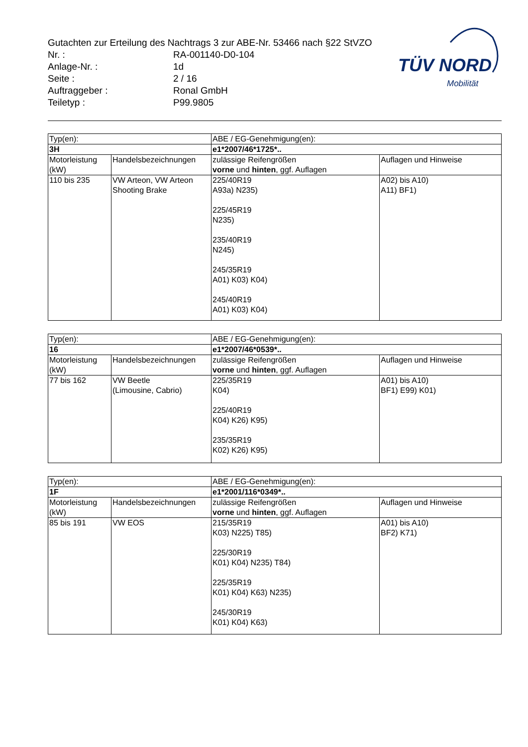Gutachten zur Erteilung des Nachtrags 3 zur ABE-Nr. 53466 nach §22 StVZO
| Nr. : | RA-001140-D0-104 |
| Anlage-Nr. : | 1d |
| Seite : | 2 / 16 |
| Auftraggeber : | Ronal GmbH |
| Teiletyp : | P99.9805 |
TÜV NORD
Mobilität
| Typ(en): | | ABE / EG-Genehmigung(en): | |
| 3H | | e1*2007/46*1725*.. | |
| Motorleistung (kW) | Handelsbezeichnungen | zulässige Reifengrößen vorne und hinten , ggf. Auflagen | Auflagen und Hinweise |
| 110 bis 235 | VW Arteon, VW Arteon Shooting Brake | 225/40R19 A93a) N235) 225/45R19 N235) 235/40R19 N245) 245/35R19 A01) K03) K04) 245/40R19 A01) K03) K04) | A02) bis A10) A11) BF1) |
| Typ(en): | | ABE / EG-Genehmigung(en): | |
| 16 | | e1*2007/46*0539*.. | |
| Motorleistung (kW) | Handelsbezeichnungen | zulässige Reifengrößen vorne und hinten , ggf. Auflagen | Auflagen und Hinweise |
| 77 bis 162 | VW Beetle (Limousine, Cabrio) | 225/35R19 K04) 225/40R19 K04) K26) K95) 235/35R19 K02) K26) K95) | A01) bis A10) BF1) E99) K01) |
| Typ(en): | | ABE / EG-Genehmigung(en): | |
| 1F | | e1*2001/116*0349*.. | |
| Motorleistung (kW) | Handelsbezeichnungen | zulässige Reifengrößen vorne und hinten , ggf. Auflagen | Auflagen und Hinweise |
| 85 bis 191 | VW EOS | 215/35R19 K03) N225) T85) 225/30R19 K01) K04) N235) T84) 225/35R19 K01) K04) K63) N235) 245/30R19 K01) K04) K63) | A01) bis A10) BF2) K71) |